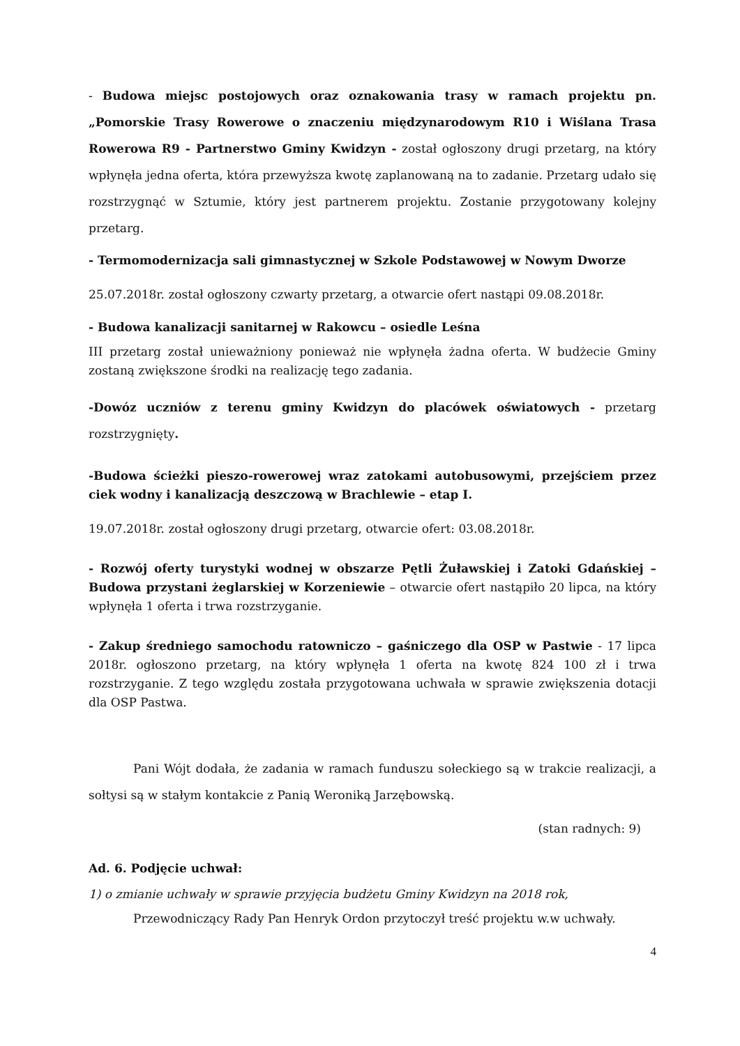- Budowa miejsc postojowych oraz oznakowania trasy w ramach projektu pn. „Pomorskie Trasy Rowerowe o znaczeniu międzynarodowym R10 i Wiślana Trasa Rowerowa R9 - Partnerstwo Gminy Kwidzyn - został ogłoszony drugi przetarg, na który wpłynęła jedna oferta, która przewyższa kwotę zaplanowaną na to zadanie. Przetarg udało się rozstrzygnąć w Sztumie, który jest partnerem projektu. Zostanie przygotowany kolejny przetarg.
- Termomodernizacja sali gimnastycznej w Szkole Podstawowej w Nowym Dworze
25.07.2018r. został ogłoszony czwarty przetarg, a otwarcie ofert nastąpi 09.08.2018r.
- Budowa kanalizacji sanitarnej w Rakowcu – osiedle Leśna
III przetarg został unieważniony ponieważ nie wpłynęła żadna oferta. W budżecie Gminy zostaną zwiększone środki na realizację tego zadania.
-Dowóz uczniów z terenu gminy Kwidzyn do placówek oświatowych - przetarg rozstrzygnięty.
-Budowa ścieżki pieszo-rowerowej wraz zatokami autobusowymi, przejściem przez ciek wodny i kanalizacją deszczową w Brachlewie – etap I.
19.07.2018r. został ogłoszony drugi przetarg, otwarcie ofert: 03.08.2018r.
- Rozwój oferty turystyki wodnej w obszarze Pętli Żuławskiej i Zatoki Gdańskiej – Budowa przystani żeglarskiej w Korzeniewie – otwarcie ofert nastąpiło 20 lipca, na który wpłynęła 1 oferta i trwa rozstrzyganie.
- Zakup średniego samochodu ratowniczo – gaśniczego dla OSP w Pastwie - 17 lipca 2018r. ogłoszono przetarg, na który wpłynęła 1 oferta na kwotę 824 100 zł i trwa rozstrzyganie. Z tego względu została przygotowana uchwała w sprawie zwiększenia dotacji dla OSP Pastwa.
Pani Wójt dodała, że zadania w ramach funduszu sołeckiego są w trakcie realizacji, a sołtysi są w stałym kontakcie z Panią Weroniką Jarzębowską.
(stan radnych: 9)
Ad. 6. Podjęcie uchwał:
1) o zmianie uchwały w sprawie przyjęcia budżetu Gminy Kwidzyn na 2018 rok,
Przewodniczący Rady Pan Henryk Ordon przytoczył treść projektu w.w uchwały.
4